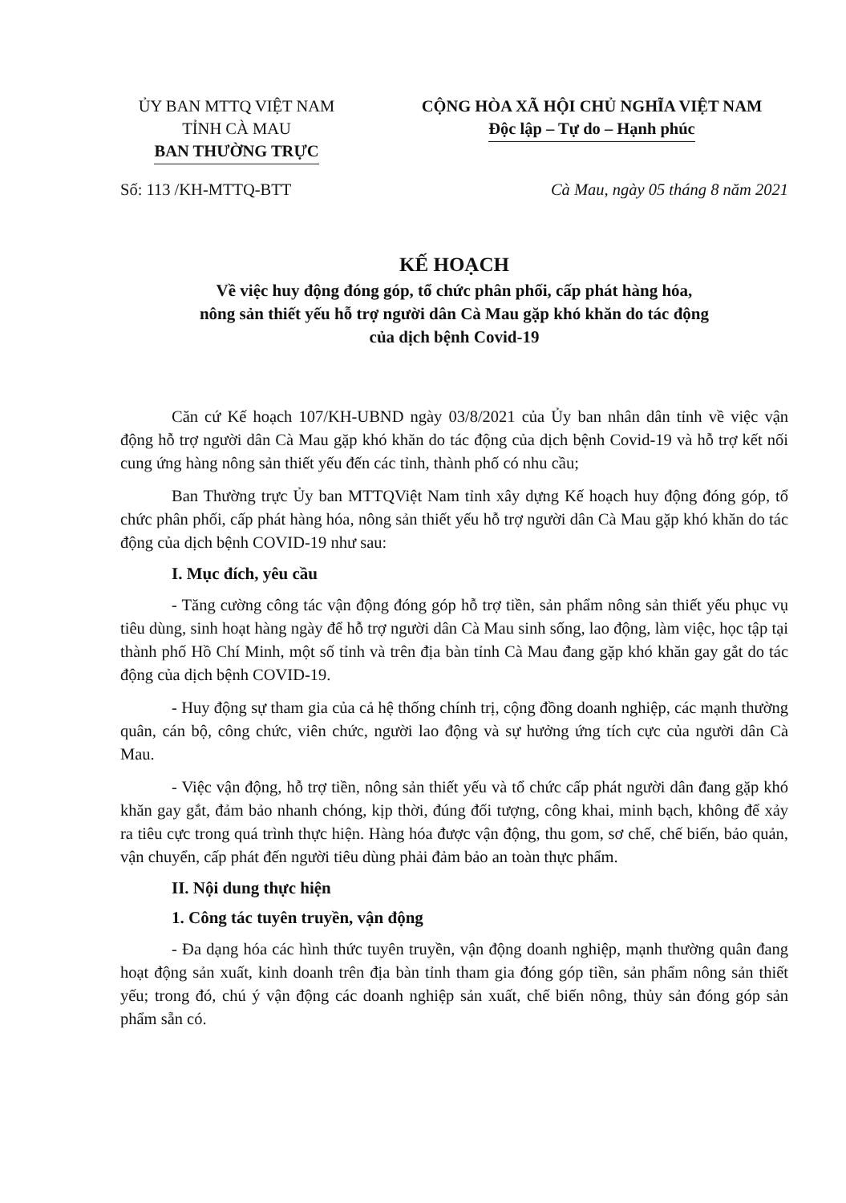ỦY BAN MTTQ VIỆT NAM
TỈNH CÀ MAU
BAN THƯỜNG TRỰC
CỘNG HÒA XÃ HỘI CHỦ NGHĨA VIỆT NAM
Độc lập – Tự do – Hạnh phúc
Số: 113 /KH-MTTQ-BTT Cà Mau, ngày 05 tháng 8 năm 2021
KẾ HOẠCH
Về việc huy động đóng góp, tổ chức phân phối, cấp phát hàng hóa,
nông sản thiết yếu hỗ trợ người dân Cà Mau gặp khó khăn do tác động
của dịch bệnh Covid-19
Căn cứ Kế hoạch 107/KH-UBND ngày 03/8/2021 của Ủy ban nhân dân tỉnh về việc vận động hỗ trợ người dân Cà Mau gặp khó khăn do tác động của dịch bệnh Covid-19 và hỗ trợ kết nối cung ứng hàng nông sản thiết yếu đến các tỉnh, thành phố có nhu cầu;
Ban Thường trực Ủy ban MTTQViệt Nam tỉnh xây dựng Kế hoạch huy động đóng góp, tổ chức phân phối, cấp phát hàng hóa, nông sản thiết yếu hỗ trợ người dân Cà Mau gặp khó khăn do tác động của dịch bệnh COVID-19 như sau:
I. Mục đích, yêu cầu
- Tăng cường công tác vận động đóng góp hỗ trợ tiền, sản phẩm nông sản thiết yếu phục vụ tiêu dùng, sinh hoạt hàng ngày để hỗ trợ người dân Cà Mau sinh sống, lao động, làm việc, học tập tại thành phố Hồ Chí Minh, một số tỉnh và trên địa bàn tỉnh Cà Mau đang gặp khó khăn gay gắt do tác động của dịch bệnh COVID-19.
- Huy động sự tham gia của cả hệ thống chính trị, cộng đồng doanh nghiệp, các mạnh thường quân, cán bộ, công chức, viên chức, người lao động và sự hưởng ứng tích cực của người dân Cà Mau.
- Việc vận động, hỗ trợ tiền, nông sản thiết yếu và tổ chức cấp phát người dân đang gặp khó khăn gay gắt, đảm bảo nhanh chóng, kịp thời, đúng đối tượng, công khai, minh bạch, không để xảy ra tiêu cực trong quá trình thực hiện. Hàng hóa được vận động, thu gom, sơ chế, chế biến, bảo quản, vận chuyển, cấp phát đến người tiêu dùng phải đảm bảo an toàn thực phẩm.
II. Nội dung thực hiện
1. Công tác tuyên truyền, vận động
- Đa dạng hóa các hình thức tuyên truyền, vận động doanh nghiệp, mạnh thường quân đang hoạt động sản xuất, kinh doanh trên địa bàn tỉnh tham gia đóng góp tiền, sản phẩm nông sản thiết yếu; trong đó, chú ý vận động các doanh nghiệp sản xuất, chế biến nông, thủy sản đóng góp sản phẩm sẵn có.